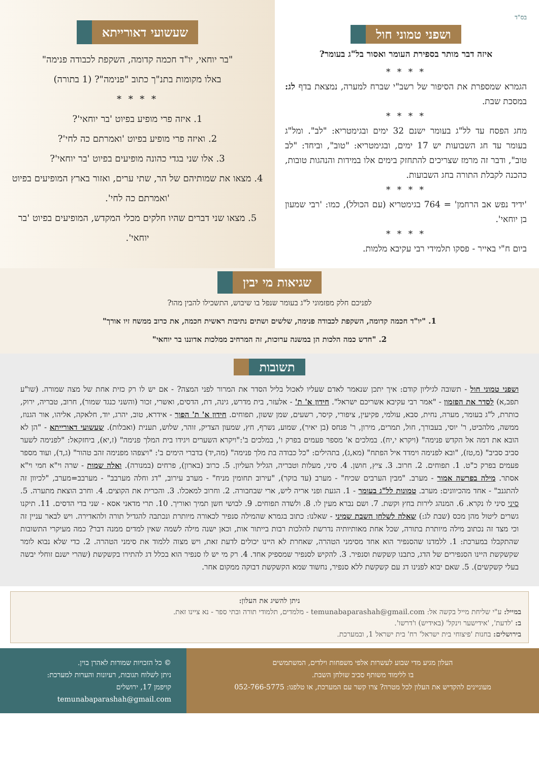בס"ד
ושפני טמוני חול
איזה דבר מותר בספירת העומר ואסור בל"ג בעומר?
* * * *
הגמרא שמספרת את הסיפור של רשב"י שברח למערה, נמצאת בדף לג: במסכת שבת.
* * * *
מחג הפסח עד לל"ג בעומר ישנם 32 ימים ובגימטריא: "לב". ומל"ג בעומר עד חג השבועות יש 17 ימים, ובגימטריא: "טוב", וביחד: "לב טוב", ודבר זה מרמז שצריכים להתחזק בימים אלו במידות והנהגות טובות, כהכנה לקבלת התורה בחג השבועות.
* * * *
'ידיד נפש אב הרחמן' = 764 בגימטריא (עם הכולל), כמו: 'רבי שמעון בן יוחאי'.
* * * *
ביום ח"י באייר - פסקו תלמידי רבי עקיבא מלמות.
שעשועי דאורייתא
"בר יוחאי, יו"ד חכמה קדומה, השקפת לכבודה פנימה"
באלו מקומות בתנ"ך כתוב "פנימה"? (1 בתורה)
* * * *
1. איזה פרי מופיע בפיוט 'בר יוחאי'?
2. ואיזה פרי מופיע בפיוט 'ואמרתם כה לחי'?
3. אלו שני בגדי כהונה מופיעים בפיוט 'בר יוחאי'?
4. מצאו את שמותיהם של הר, שתי ערים, ואזור בארץ המופיעים בפיוט 'ואמרתם כה לחי'.
5. מצאו שני דברים שהיו חלקים מכלי המקדש, המופיעים בפיוט 'בר יוחאי'.
שגיאות מי יבין
לפניכם חלק מפזמוני ל"ג בעומר שנפל בו שיבוש, התשכילו להבין מהו?
1. "יו"ד חכמה קדומה, השקפת לכבודה פנימה, שלשים ושתים נתיבות ראשית חכמה, את כרוב ממשח זיו אורך"
2. "חדש כמה הלכות הן במשנה ערוכות, זה המרחיב ממלכות אדוננו בר יוחאי"
תשובות
ושפני טמוני חול - תשובה לגיליון קודם: איך יתכן שנאמר לאדם שעליו לאכול בליל הסדר את המרור לפני המצה? - אם יש לו רק כזית אחת של מצה שמורה. (שו"ע תפב,א) לסדר את הפזמון - "אמר רבי עקיבא אשריכם ישראל". חידון א' ת' - אלעזר, בית מדרש, גינה, דת, הדסים, ואשרי, זכור (והשני כנגד שמור), חרוב, טבריה, ירוק, כותרת, ל"ג בעומר, מערה, נחית, סבא, עולמי, פקיעין, ציפורי, קיסר, רשעים, שמן ששון, תפוחים. חידון א' ת' הפוך - אידרא, טוב, יהרג, יוד, חלאקה, אליהו, אור הגנוז, ממשה, מלהביט, ר' יוסי, בעבורך, חול, תמרים, מירון, ר' פנחס (בן יאיר), שמוע, נשרף, חץ, שמעון הצדיק, זוהר, שלוש, תענית (ואבלות). שעשועי דאורייתא - "הן לא הובא את דמה אל הקדש פנימה" (ויקרא י,יח). במלכים א' מספר פעמים בפרק ו', במלכים ב':"ויקרא השערים ויגידו בית המלך פנימה" (ז,יא), ביחזקאל: "לפנימה לשער סביב סביב" (מ,טז), "ובא לפנימה וימדד איל הפתח" (מא,ג), בתהילים: "כל כבודה בת מלך פנימה" (מה,יד) בדברי הימים ב': "ויצפהו מפנימה זהב טהור" (ג,ד), ועוד מספר פעמים בפרק כ"ט. 1. תפוחים. 2. חרוב. 3. ציץ, חושן. 4. סיני, מעלות וטבריה, הגליל העליון. 5. כרוב (בארון), פרחים (במנורה). ואלה שמות - שרה וי"א חמי וי"א אסתר. מילה בפרשה אמור - מערב. "מבין הערבים שכיח" - מערב (עד בוקר), "עירוב תחומין מניח" - מערב עירוב, "דג וחלה מערבב" - מערבב=מערב, "לכיוון זה להתגנב" - אחד מהכיוונים: מערב. טמונות לל"ג בעומר - 1. הגעת ופני אריה ליש, ארי שבחבורה. 2. וחרוב למאכלו. 3. והכרית את הקוצים. 4. וחרב הוצאת מתערה. 5. סיני סיני לו נקרא. 6. המנהג לירות בחץ וקשת. 7. ושם נברא מעין לו. 8. ולשדה תפוחים. 9. לבושי חשן תמיך ואוריך. 10. תרי מדאני אסא - שני בדי הדסים. 11. תיקנו גשרים ליטול מהן מכס (שבת לג:) שאלה לשלחן השבת שמיני - שאלנו: כתוב בגמרא שהמילה סנפיר לכאורה מיותרת ונכתבה להגדיל תורה ולהאדירה. ויש לבאר עניין זה וכי מצד זה נכתוב מילה מיותרת בתורה, שכל אחת מאותיותיה נדרשת להלכות רבות בייתור אות, וכאן ישנה מילה לשמה שאין למדים ממנה דבר? כמה מעיקרי התשובות שהתקבלו במערכת: 1. ללמדנו שהסנפיר הוא אחד מסימני הטהרה, שאחרת לא היינו יכולים לדעת זאת, ויש מצוה ללמוד את סימני הטהרה. 2. כדי שלא נבוא לומר שקשקשת היינו הסנפירים של הדג, כתבנו קשקשת וסנפיר. 3. להקיש לסנפיר שמספיק אחד. 4. רק מי יש לו סנפיר הוא בכלל דג להתירו בקשקשת (שהרי ישנם זוחלי יבשה בעלי קשקשים). 5. שאם יבוא לפנינו דג עם קשקשת ללא סנפיר, נחשוד שמא הקשקשת דבוקה ממקום אחר.
ניתן להשיג את העלון:
במייל: ע"י שליחת מייל בקשה אל: temunabaparashah@gmail.com - מלמדים, תלמודי תורה ובתי ספר - נא ציינו זאת.
ב: 'לדעת', 'אידישער וינקל' (באידיש) ו'דרשו'.
בירושלים: בחנות 'פיצוחי בית ישראל' רח' בית ישראל 1, ובמערכת.
העלון מגיע מדי שבוע לעשרות אלפי משפחות וילדים, המשתמשים
בו ללימוד משותף סביב שולחן השבת.
מעוניינים להקדיש את העלון לכל מטרה? צרו קשר עם המערכת, או טלפנו: 052-766-5775
© כל הזכויות שמורות לאהרן בוין.
ניתן לשלוח תגובות, רעיונות והערות למערכת:
קויפמן 17, ירושלים
temunabaparashah@gmail.com